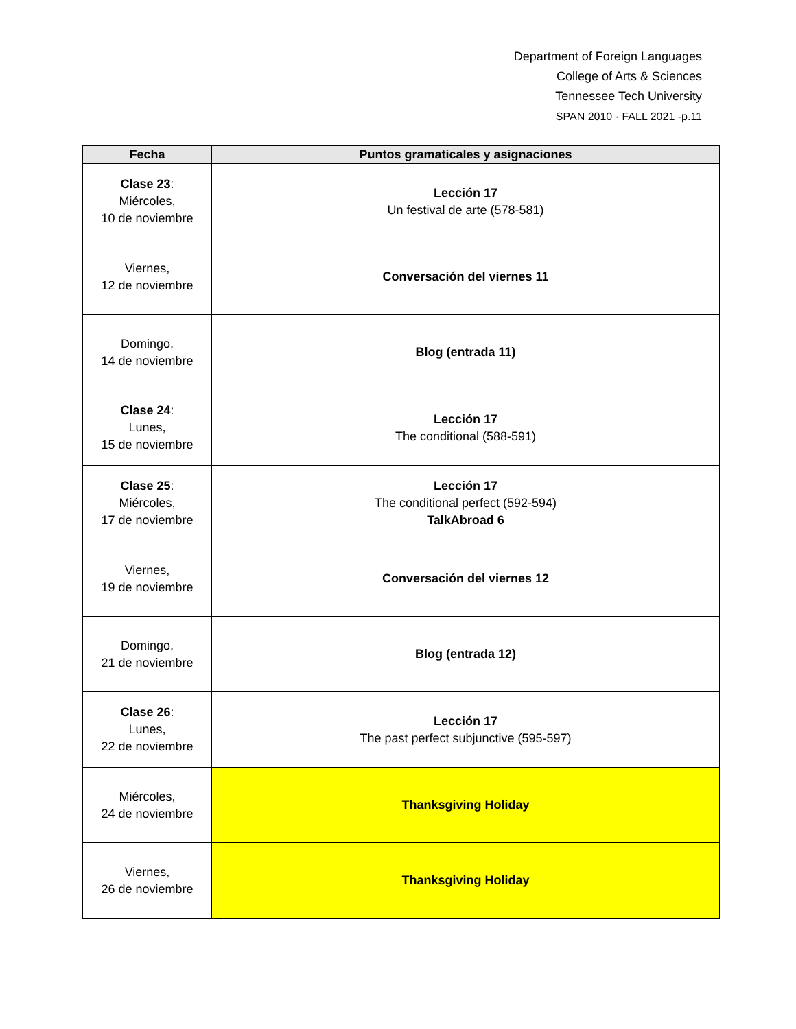Department of Foreign Languages
College of Arts & Sciences
Tennessee Tech University
SPAN 2010 · FALL 2021 -p.11
| Fecha | Puntos gramaticales y asignaciones |
| --- | --- |
| Clase 23 : Miércoles, 10 de noviembre | Lección 17 Un festival de arte (578-581) |
| Viernes, 12 de noviembre | Conversación del viernes 11 |
| Domingo, 14 de noviembre | Blog (entrada 11) |
| Clase 24 : Lunes, 15 de noviembre | Lección 17 The conditional (588-591) |
| Clase 25 : Miércoles, 17 de noviembre | Lección 17 The conditional perfect (592-594) TalkAbroad 6 |
| Viernes, 19 de noviembre | Conversación del viernes 12 |
| Domingo, 21 de noviembre | Blog (entrada 12) |
| Clase 26 : Lunes, 22 de noviembre | Lección 17 The past perfect subjunctive (595-597) |
| Miércoles, 24 de noviembre | Thanksgiving Holiday |
| Viernes, 26 de noviembre | Thanksgiving Holiday |